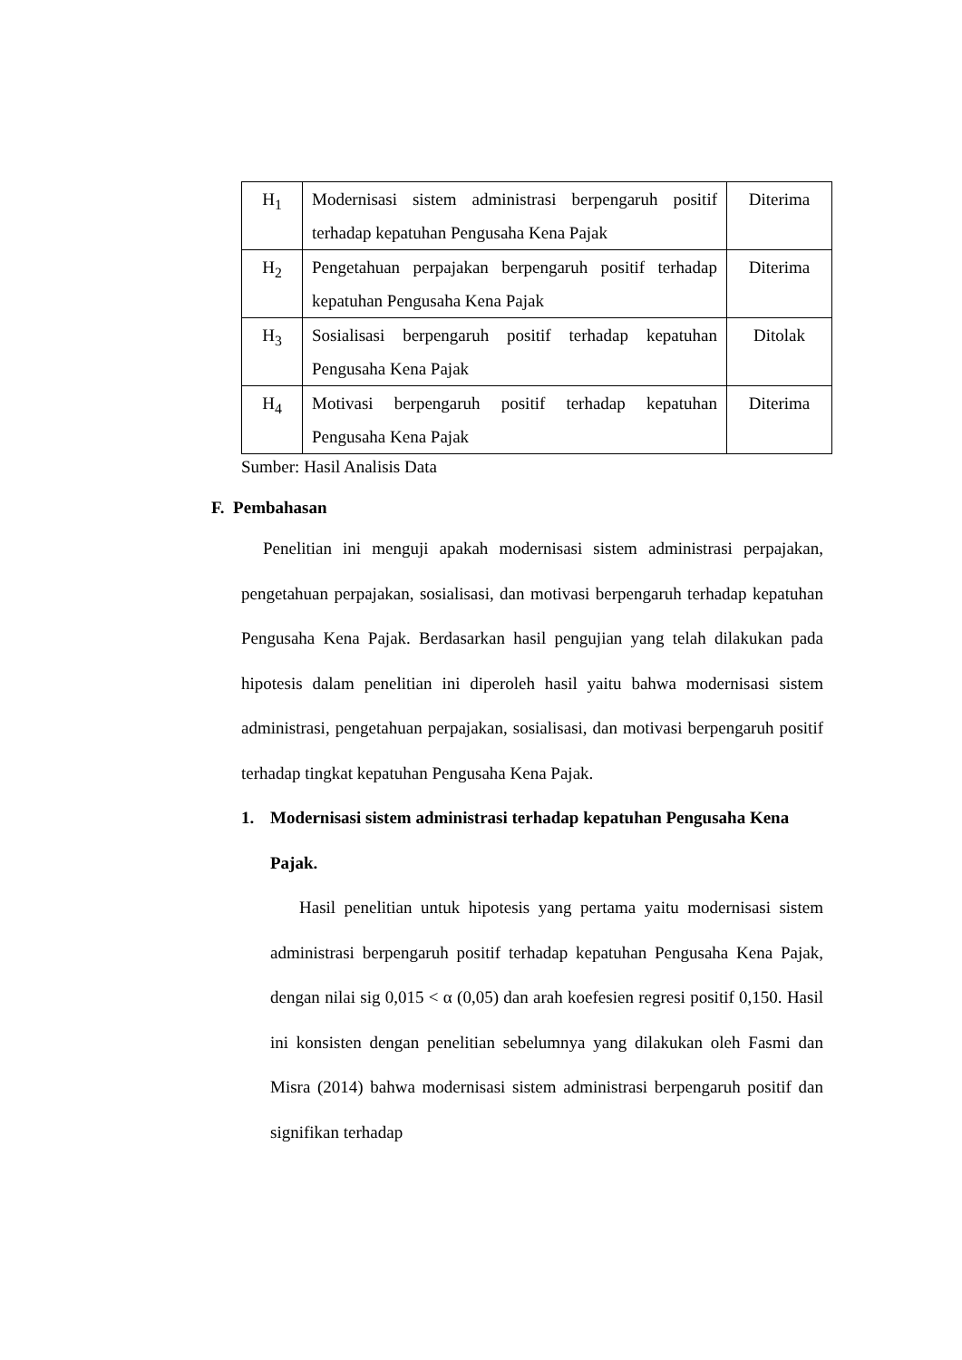| H<sub>1</sub> | Modernisasi sistem administrasi berpengaruh positif terhadap kepatuhan Pengusaha Kena Pajak | Diterima |
| H<sub>2</sub> | Pengetahuan perpajakan berpengaruh positif terhadap kepatuhan Pengusaha Kena Pajak | Diterima |
| H<sub>3</sub> | Sosialisasi berpengaruh positif terhadap kepatuhan Pengusaha Kena Pajak | Ditolak |
| H<sub>4</sub> | Motivasi berpengaruh positif terhadap kepatuhan Pengusaha Kena Pajak | Diterima |
Sumber: Hasil Analisis Data
F. Pembahasan
Penelitian ini menguji apakah modernisasi sistem administrasi perpajakan, pengetahuan perpajakan, sosialisasi, dan motivasi berpengaruh terhadap kepatuhan Pengusaha Kena Pajak. Berdasarkan hasil pengujian yang telah dilakukan pada hipotesis dalam penelitian ini diperoleh hasil yaitu bahwa modernisasi sistem administrasi, pengetahuan perpajakan, sosialisasi, dan motivasi berpengaruh positif terhadap tingkat kepatuhan Pengusaha Kena Pajak.
1. Modernisasi sistem administrasi terhadap kepatuhan Pengusaha Kena Pajak.
Hasil penelitian untuk hipotesis yang pertama yaitu modernisasi sistem administrasi berpengaruh positif terhadap kepatuhan Pengusaha Kena Pajak, dengan nilai sig 0,015 < α (0,05) dan arah koefesien regresi positif 0,150. Hasil ini konsisten dengan penelitian sebelumnya yang dilakukan oleh Fasmi dan Misra (2014) bahwa modernisasi sistem administrasi berpengaruh positif dan signifikan terhadap